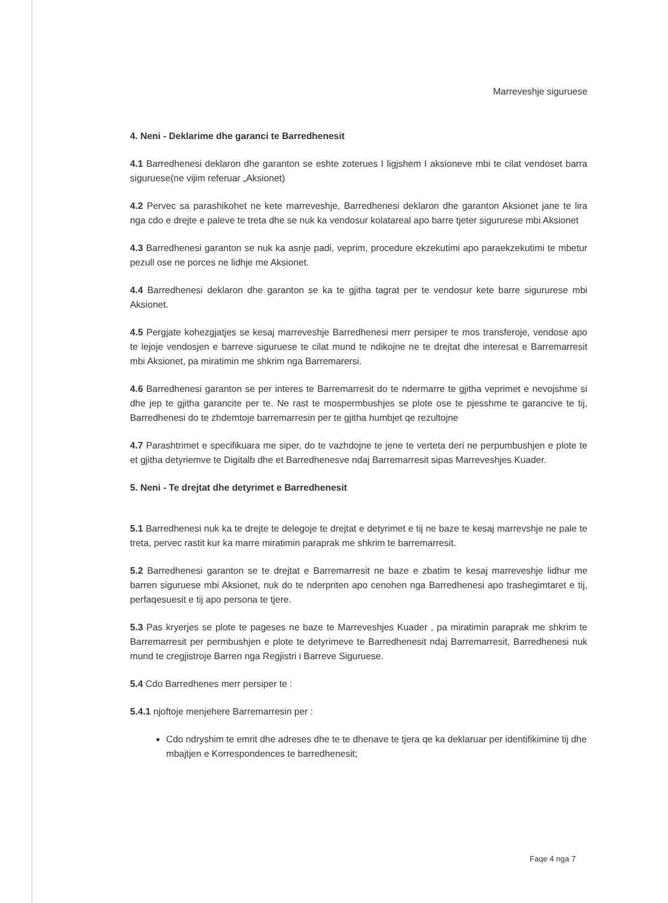Marreveshje siguruese
4. Neni - Deklarime dhe garanci te Barredhenesit
4.1 Barredhenesi deklaron dhe garanton se eshte zoterues I ligjshem I aksioneve mbi te cilat vendoset barra siguruese(ne vijim referuar „Aksionet)
4.2 Pervec sa parashikohet ne kete marreveshje, Barredhenesi deklaron dhe garanton Aksionet jane te lira nga cdo e drejte e paleve te treta dhe se nuk ka vendosur kolatareal apo barre tjeter sigururese mbi Aksionet
4.3 Barredhenesi garanton se nuk ka asnje padi, veprim, procedure ekzekutimi apo paraekzekutimi te mbetur pezull ose ne porces ne lidhje me Aksionet.
4.4 Barredhenesi deklaron dhe garanton se ka te gjitha tagrat per te vendosur kete barre sigururese mbi Aksionet.
4.5 Pergjate kohezgjatjes se kesaj marreveshje Barredhenesi merr persiper te mos transferoje, vendose apo te lejoje vendosjen e barreve siguruese te cilat mund te ndikojne ne te drejtat dhe interesat e Barremarresit mbi Aksionet, pa miratimin me shkrim nga Barremarersi.
4.6 Barredhenesi garanton se per interes te Barremarresit do te ndermarre te gjitha veprimet e nevojshme si dhe jep te gjitha garancite per te. Ne rast te mospermbushjes se plote ose te pjesshme te garancive te tij, Barredhenesi do te zhdemtoje barremarresin per te gjitha humbjet qe rezultojne
4.7 Parashtrimet e specifikuara me siper, do te vazhdojne te jene te verteta deri ne perpumbushjen e plote te et gjitha detyriemve te Digitalb dhe et Barredhenesve ndaj Barremarresit sipas Marreveshjes Kuader.
5. Neni - Te drejtat dhe detyrimet e Barredhenesit
5.1 Barredhenesi nuk ka te drejte te delegoje te drejtat e detyrimet e tij ne baze te kesaj marrevshje ne pale te treta, pervec rastit kur ka marre miratimin paraprak me shkrim te barremarresit.
5.2 Barredhenesi garanton se te drejtat e Barremarresit ne baze e zbatim te kesaj marreveshje lidhur me barren siguruese mbi Aksionet, nuk do te nderpriten apo cenohen nga Barredhenesi apo trashegimtaret e tij, perfaqesuesit e tij apo persona te tjere.
5.3 Pas kryerjes se plote te pageses ne baze te Marreveshjes Kuader , pa miratimin paraprak me shkrim te Barremarresit per permbushjen e plote te detyrimeve te Barredhenesit ndaj Barremarresit, Barredhenesi nuk mund te cregjistroje Barren nga Regjistri i Barreve Siguruese.
5.4 Cdo Barredhenes merr persiper te :
5.4.1 njoftoje menjehere Barremarresin per :
Cdo ndryshim te emrit dhe adreses dhe te te dhenave te tjera qe ka deklaruar per identifikimine tij dhe mbajtjen e Korrespondences te barredhenesit;
Faqe 4 nga 7